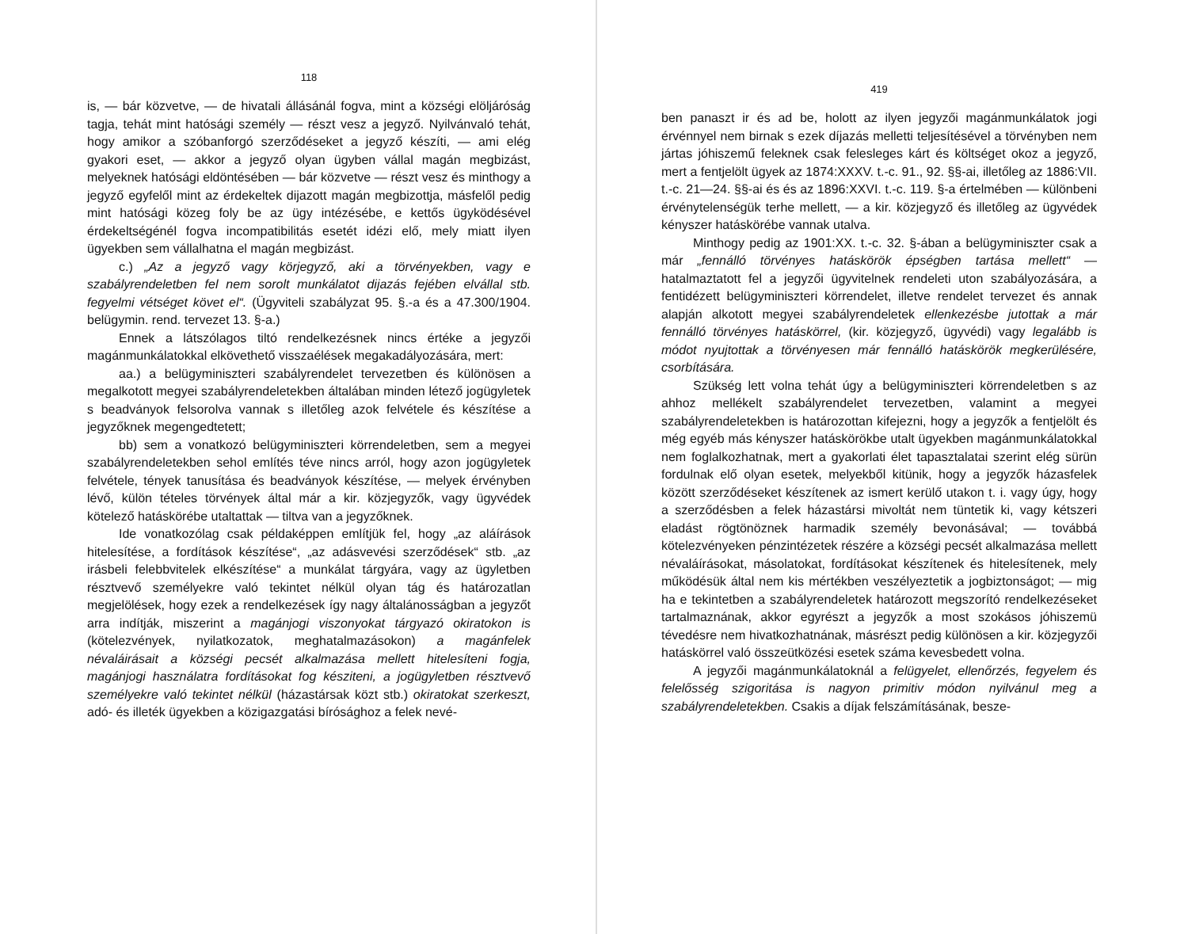118
is, — bár közvetve, — de hivatali állásánál fogva, mint a községi elöljáróság tagja, tehát mint hatósági személy — részt vesz a jegyző. Nyilvánvaló tehát, hogy amikor a szóbanforgó szerződéseket a jegyző készíti, — ami elég gyakori eset, — akkor a jegyző olyan ügyben vállal magán megbizást, melyeknek hatósági eldöntésében — bár közvetve — részt vesz és minthogy a jegyző egyfelől mint az érdekeltek dijazott magán megbizottja, másfelől pedig mint hatósági közeg foly be az ügy intézésébe, e kettős ügyködésével érdekeltségénél fogva incompatibilitás esetét idézi elő, mely miatt ilyen ügyekben sem vállalhatna el magán megbizást.
c.) „Az a jegyző vagy körjegyző, aki a törvényekben, vagy e szabályrendeletben fel nem sorolt munkálatot dijazás fejében elvállal stb. fegyelmi vétséget követ el“. (Ügyviteli szabályzat 95. §.-a és a 47.300/1904. belügymin. rend. tervezet 13. §-a.)
Ennek a látszólagos tiltó rendelkezésnek nincs értéke a jegyzői magánmunkálatokkal elkövethető visszaélések megakadályozására, mert:
aa.) a belügyminiszteri szabályrendelet tervezetben és különösen a megalkotott megyei szabályrendeletekben általában minden létező jogügyletek s beadványok felsorolva vannak s illetőleg azok felvétele és készítése a jegyzőknek megengedtetett;
bb) sem a vonatkozó belügyminiszteri körrendeletben, sem a megyei szabályrendeletekben sehol említés téve nincs arról, hogy azon jogügyletek felvétele, tények tanusítása és beadványok készítése, — melyek érvényben lévő, külön tételes törvények által már a kir. közjegyzők, vagy ügyvédek kötelező hatáskörébe utaltattak — tiltva van a jegyzőknek.
Ide vonatkozólag csak példaképpen említjük fel, hogy „az aláírások hitelesítése, a fordítások készítése“, „az adásvevési szerződések“ stb. „az irásbeli felebbvitelek elkészítése“ a munkálat tárgyára, vagy az ügyletben résztvevő személyekre való tekintet nélkül olyan tág és határozatlan megjelölések, hogy ezek a rendelkezések így nagy általánosságban a jegyzőt arra indítják, miszerint a magánjogi viszonyokat tárgyazó okiratokon is (kötelezvények, nyilatkozatok, meghatalmazásokon) a magánfelek névaláirásait a községi pecsét alkalmazása mellett hitelesíteni fogja, magánjogi használatra fordításokat fog késziteni, a jogügyletben résztvevő személyekre való tekintet nélkül (házastársak közt stb.) okiratokat szerkeszt, adó- és illeték ügyekben a közigazgatási bírósághoz a felek nevé-
419
ben panaszt ir és ad be, holott az ilyen jegyzői magánmunkálatok jogi érvénnyel nem birnak s ezek díjazás melletti teljesítésével a törvényben nem jártas jóhiszemű feleknek csak felesleges kárt és költséget okoz a jegyző, mert a fentjelölt ügyek az 1874:XXXV. t.-c. 91., 92. §§-ai, illetőleg az 1886:VII. t.-c. 21—24. §§-ai és és az 1896:XXVI. t.-c. 119. §-a értelmében — különbeni érvénytelenségük terhe mellett, — a kir. közjegyző és illetőleg az ügyvédek kényszer hatáskörébe vannak utalva.
Minthogy pedig az 1901:XX. t.-c. 32. §-ában a belügyminiszter csak a már „fennálló törvényes hatáskörök épségben tartása mellett“ — hatalmaztatott fel a jegyzői ügyvitelnek rendeleti uton szabályozására, a fentidézett belügyminiszteri körrendelet, illetve rendelet tervezet és annak alapján alkotott megyei szabályrendeletek ellenkezésbe jutottak a már fennálló törvényes hatáskörrel, (kir. közjegyző, ügyvédi) vagy legalább is módot nyujtottak a törvényesen már fennálló hatáskörök megkerülésére, csorbítására.
Szükség lett volna tehát úgy a belügyminiszteri körrendeletben s az ahhoz mellékelt szabályrendelet tervezetben, valamint a megyei szabályrendeletekben is határozottan kifejezni, hogy a jegyzők a fentjelölt és még egyéb más kényszer hatáskörökbe utalt ügyekben magánmunkálatokkal nem foglalkozhatnak, mert a gyakorlati élet tapasztalatai szerint elég sürün fordulnak elő olyan esetek, melyekből kitünik, hogy a jegyzők házasfelek között szerződéseket készítenek az ismert kerülő utakon t. i. vagy úgy, hogy a szerződésben a felek házastársi mivoltát nem tüntetik ki, vagy kétszeri eladást rögtönöznek harmadik személy bevonásával; — továbbá kötelezvényeken pénzintézetek részére a községi pecsét alkalmazása mellett névaláírásokat, másolatokat, fordításokat készítenek és hitelesítenek, mely működésük által nem kis mértékben veszélyeztetik a jogbiztonságot; — mig ha e tekintetben a szabályrendeletek határozott megszorító rendelkezéseket tartalmaznának, akkor egyrészt a jegyzők a most szokásos jóhiszemü tévedésre nem hivatkozhatnának, másrészt pedig különösen a kir. közjegyzői hatáskörrel való összeütközési esetek száma kevesbedett volna.
A jegyzői magánmunkálatoknál a felügyelet, ellenőrzés, fegyelem és felelősség szigoritása is nagyon primitiv módon nyilvánul meg a szabályrendeletekben. Csakis a díjak felszámításának, besze-